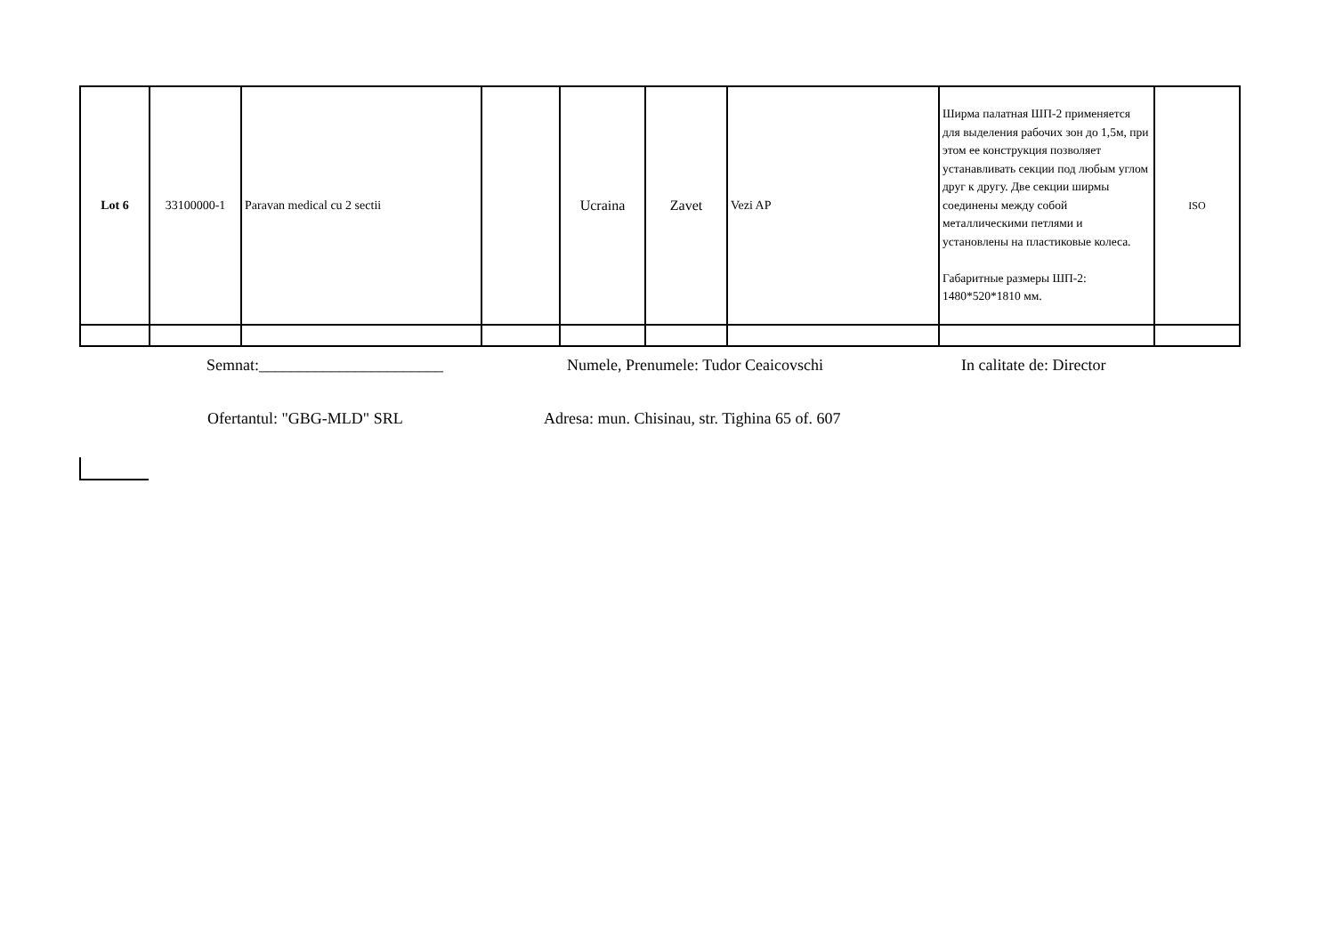| Lot 6 | 33100000-1 | Paravan medical cu 2 sectii | | Ucraina | Zavet | Vezi AP | Ширма палатная ШП-2 применяется для выделения рабочих зон до 1,5м, при этом ее конструкция позволяет устанавливать секции под любым углом друг к другу. Две секции ширмы соединены между собой металлическими петлями и установлены на пластиковые колеса. Габаритные размеры ШП-2: 1480*520*1810 мм. | ISO |
Semnat:_______________________ Numele, Prenumele: Tudor Ceaicovschi In calitate de: Director
Ofertantul: "GBG-MLD" SRL Adresa: mun. Chisinau, str. Tighina 65 of. 607